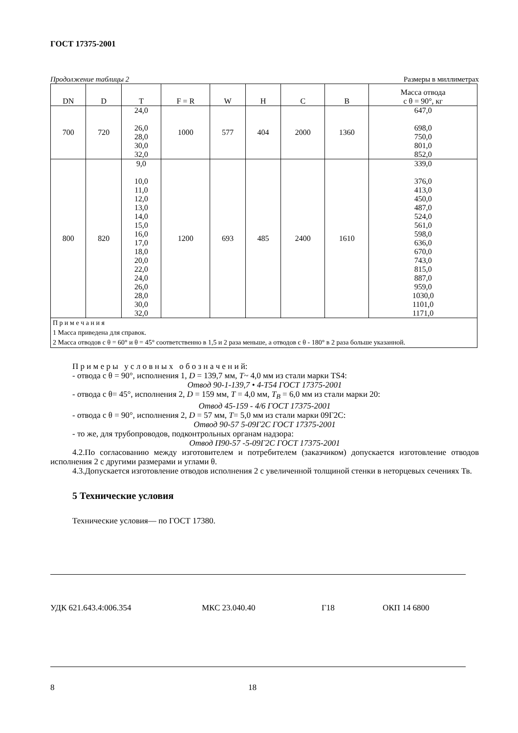ГОСТ 17375-2001
Продолжение таблицы 2 Размеры в миллиметрах
| DN | D | T | F = R | W | H | C | B | Масса отвода с θ = 90°, кг |
| --- | --- | --- | --- | --- | --- | --- | --- | --- |
| 700 | 720 | 24,0 26,0 28,0 30,0 32,0 | 1000 | 577 | 404 | 2000 | 1360 | 647,0 698,0 750,0 801,0 852,0 |
| 800 | 820 | 9,0 10,0 11,0 12,0 13,0 14,0 15,0 16,0 17,0 18,0 20,0 22,0 24,0 26,0 28,0 30,0 32,0 | 1200 | 693 | 485 | 2400 | 1610 | 339,0 376,0 413,0 450,0 487,0 524,0 561,0 598,0 636,0 670,0 743,0 815,0 887,0 959,0 1030,0 1101,0 1171,0 |
| П р и м е ч а н и я 1 Масса приведена для справок. 2 Масса отводов с θ = 60° и θ = 45° соответственно в 1,5 и 2 раза меньше, а отводов с θ - 180° в 2 раза больше указанной. | | | | | | | | |
П р и м е р ы у с л о в н ы х о б о з н а ч е н и й:
- отвода с θ = 90°, исполнения 1, D = 139,7 мм, T~ 4,0 мм из стали марки TS4:
Отвод 90-1-139,7 • 4-T54 ГОСТ 17375-2001
- отвода с θ= 45°, исполнения 2, D = 159 мм, T = 4,0 мм, T<sub>B</sub> = 6,0 мм из стали марки 20:
Отвод 45-159 - 4/6 ГОСТ 17375-2001
- отвода с θ = 90°, исполнения 2, D = 57 мм, T= 5,0 мм из стали марки 09Г2С:
Отвод 90-57 5-09Г2С ГОСТ 17375-2001
- то же, для трубопроводов, подконтрольных органам надзора:
Отвод П90-57 -5-09Г2С ГОСТ 17375-2001
4.2.По согласованию между изготовителем и потребителем (заказчиком) допускается изготовление отводов исполнения 2 с другими размерами и углами θ.
4.3.Допускается изготовление отводов исполнения 2 с увеличенной толщиной стенки в неторцевых сечениях Тв.
5 Технические условия
Технические условия— по ГОСТ 17380.
УДК 621.643.4:006.354 МКС 23.040.40 Г18 ОКП 14 6800
8 18